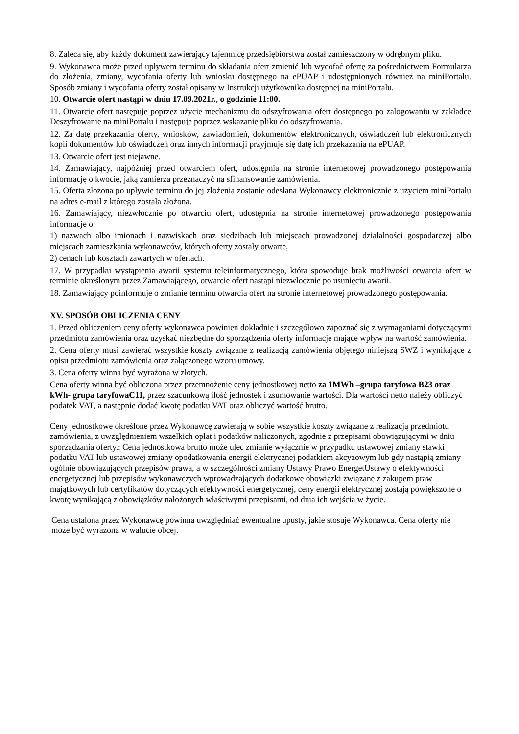8. Zaleca się, aby każdy dokument zawierający tajemnicę przedsiębiorstwa został zamieszczony w odrębnym pliku.
9. Wykonawca może przed upływem terminu do składania ofert zmienić lub wycofać ofertę za pośrednictwem Formularza do złożenia, zmiany, wycofania oferty lub wniosku dostępnego na ePUAP i udostępnionych również na miniPortalu. Sposób zmiany i wycofania oferty został opisany w Instrukcji użytkownika dostępnej na miniPortalu.
10. Otwarcie ofert nastąpi w dniu 17.09.2021r., o godzinie 11:00.
11. Otwarcie ofert następuje poprzez użycie mechanizmu do odszyfrowania ofert dostępnego po zalogowaniu w zakładce Deszyfrowanie na miniPortalu i następuje poprzez wskazanie pliku do odszyfrowania.
12. Za datę przekazania oferty, wniosków, zawiadomień, dokumentów elektronicznych, oświadczeń lub elektronicznych kopii dokumentów lub oświadczeń oraz innych informacji przyjmuje się datę ich przekazania na ePUAP.
13. Otwarcie ofert jest niejawne.
14. Zamawiający, najpóźniej przed otwarciem ofert, udostępnia na stronie internetowej prowadzonego postępowania informację o kwocie, jaką zamierza przeznaczyć na sfinansowanie zamówienia.
15. Oferta złożona po upływie terminu do jej złożenia zostanie odesłana Wykonawcy elektronicznie z użyciem miniPortalu na adres e-mail z którego została złożona.
16. Zamawiający, niezwłocznie po otwarciu ofert, udostępnia na stronie internetowej prowadzonego postępowania informacje o:
1) nazwach albo imionach i nazwiskach oraz siedzibach lub miejscach prowadzonej działalności gospodarczej albo miejscach zamieszkania wykonawców, których oferty zostały otwarte,
2) cenach lub kosztach zawartych w ofertach.
17. W przypadku wystąpienia awarii systemu teleinformatycznego, która spowoduje brak możliwości otwarcia ofert w terminie określonym przez Zamawiającego, otwarcie ofert nastąpi niezwłocznie po usunięciu awarii.
18. Zamawiający poinformuje o zmianie terminu otwarcia ofert na stronie internetowej prowadzonego postępowania.
XV. SPOSÓB OBLICZENIA CENY
1. Przed obliczeniem ceny oferty wykonawca powinien dokładnie i szczegółowo zapoznać się z wymaganiami dotyczącymi przedmiotu zamówienia oraz uzyskać niezbędne do sporządzenia oferty informacje mające wpływ na wartość zamówienia.
2. Cena oferty musi zawierać wszystkie koszty związane z realizacją zamówienia objętego niniejszą SWZ i wynikające z opisu przedmiotu zamówienia oraz załączonego wzoru umowy.
3. Cena oferty winna być wyrażona w złotych.
Cena oferty winna być obliczona przez przemnożenie ceny jednostkowej netto za 1MWh –grupa taryfowa B23 oraz kWh- grupa taryfowaC11, przez szacunkową ilość jednostek i zsumowanie wartości. Dla wartości netto należy obliczyć podatek VAT, a następnie dodać kwotę podatku VAT oraz obliczyć wartość brutto.
Ceny jednostkowe określone przez Wykonawcę zawierają w sobie wszystkie koszty związane z realizacją przedmiotu zamówienia, z uwzględnieniem wszelkich opłat i podatków naliczonych, zgodnie z przepisami obowiązującymi w dniu sporządzania oferty.: Cena jednostkowa brutto może ulec zmianie wyłącznie w przypadku ustawowej zmiany stawki podatku VAT lub ustawowej zmiany opodatkowania energii elektrycznej podatkiem akcyzowym lub gdy nastąpią zmiany ogólnie obowiązujących przepisów prawa, a w szczególności zmiany Ustawy Prawo EnergetUstawy o efektywności energetycznej lub przepisów wykonawczych wprowadzających dodatkowe obowiązki związane z zakupem praw majątkowych lub certyfikatów dotyczących efektywności energetycznej, ceny energii elektrycznej zostają powiększone o kwotę wynikającą z obowiązków nałożonych właściwymi przepisami, od dnia ich wejścia w życie.
Cena ustalona przez Wykonawcę powinna uwzględniać ewentualne upusty, jakie stosuje Wykonawca. Cena oferty nie może być wyrażona w walucie obcej.